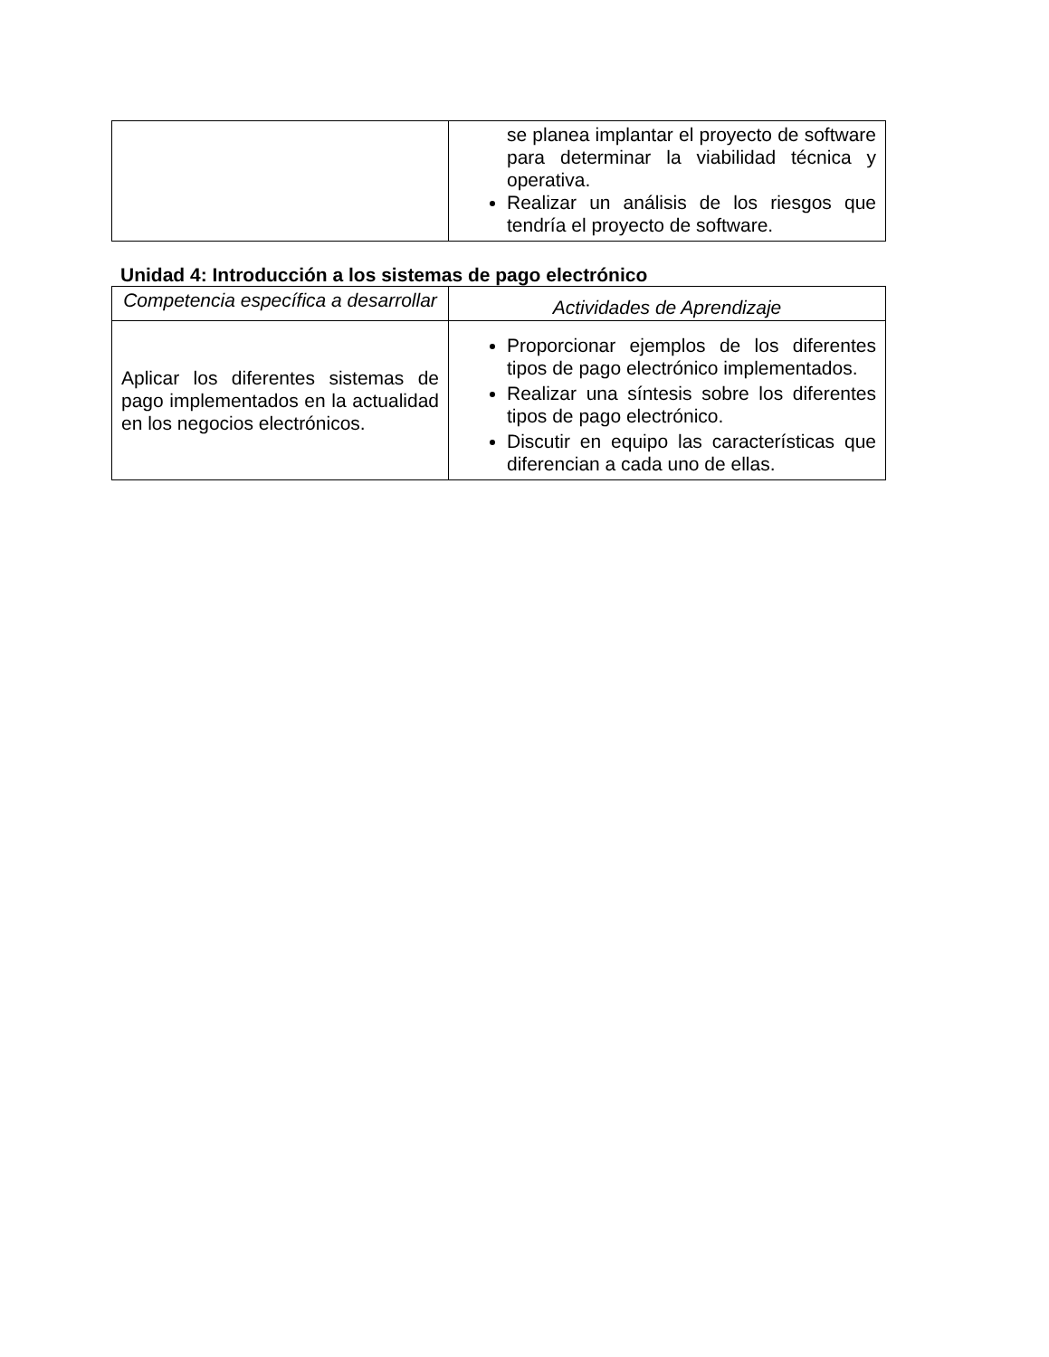| | se planea implantar el proyecto de software para determinar la viabilidad técnica y operativa. Realizar un análisis de los riesgos que tendría el proyecto de software. |
Unidad 4: Introducción a los sistemas de pago electrónico
| Competencia específica a desarrollar | Actividades de Aprendizaje |
| --- | --- |
| Aplicar los diferentes sistemas de pago implementados en la actualidad en los negocios electrónicos. | Proporcionar ejemplos de los diferentes tipos de pago electrónico implementados. Realizar una síntesis sobre los diferentes tipos de pago electrónico. Discutir en equipo las características que diferencian a cada uno de ellas. |